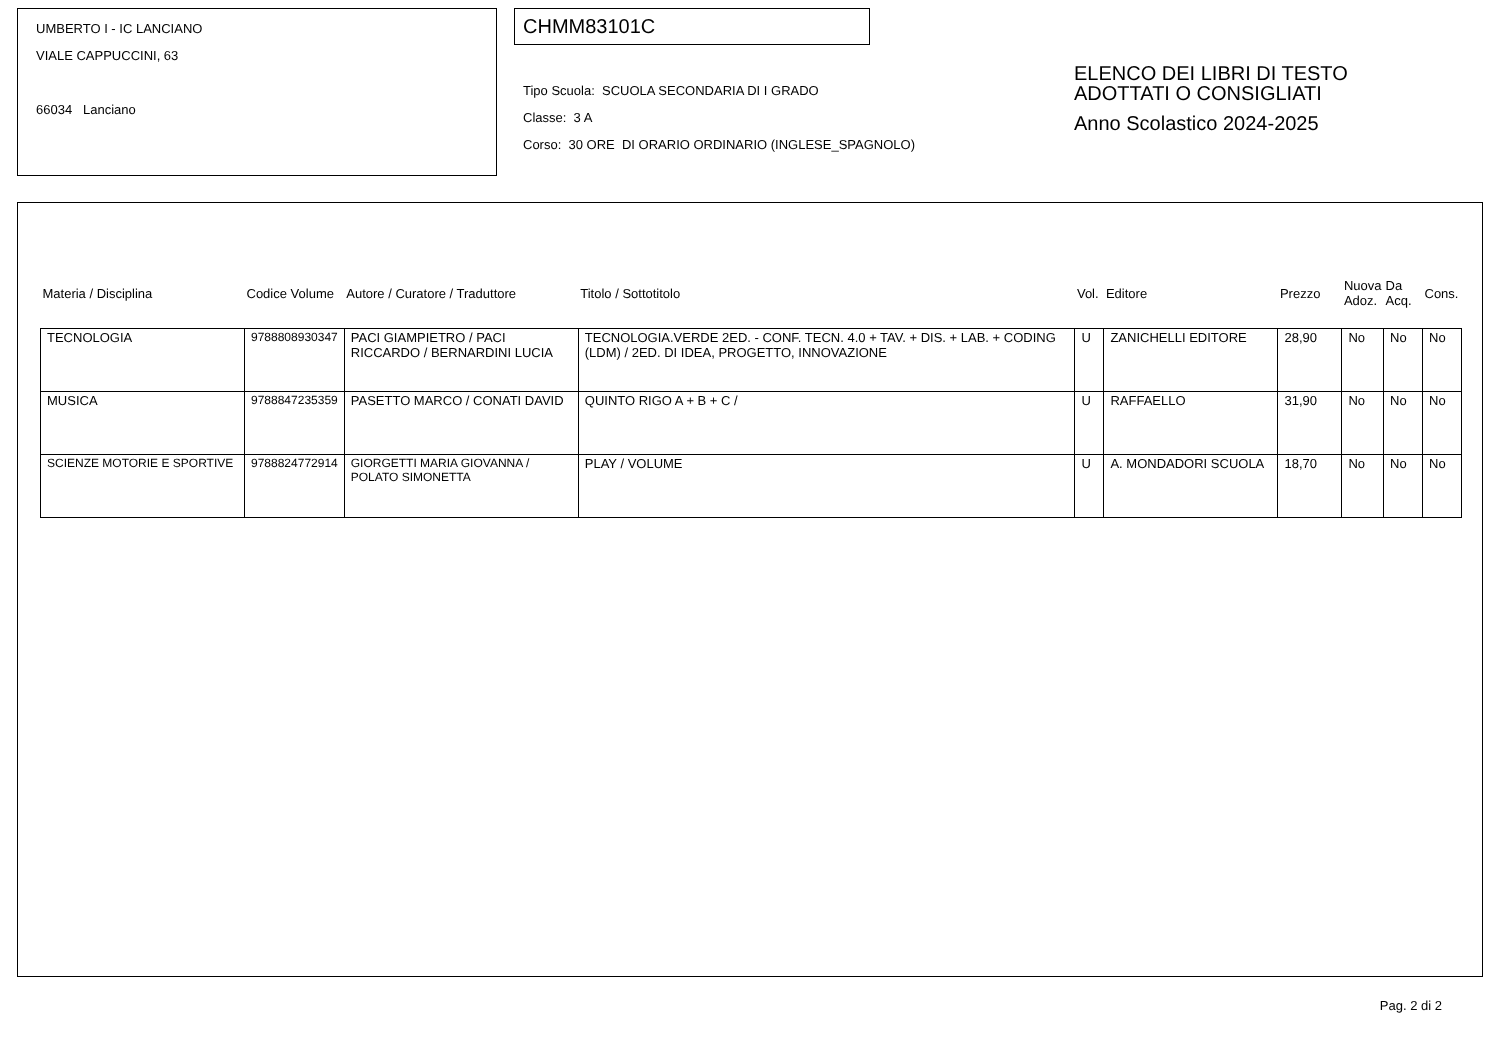UMBERTO I - IC LANCIANO
VIALE CAPPUCCINI, 63
66034 Lanciano
CHMM83101C
Tipo Scuola: SCUOLA SECONDARIA DI I GRADO
Classe: 3 A
Corso: 30 ORE DI ORARIO ORDINARIO (INGLESE_SPAGNOLO)
ELENCO DEI LIBRI DI TESTO
ADOTTATI O CONSIGLIATI
Anno Scolastico 2024-2025
| Materia / Disciplina | Codice Volume | Autore / Curatore / Traduttore | Titolo / Sottotitolo | Vol. | Editore | Prezzo | Nuova Adoz. | Da Acq. | Cons. |
| --- | --- | --- | --- | --- | --- | --- | --- | --- | --- |
| TECNOLOGIA | 9788808930347 | PACI GIAMPIETRO / PACI RICCARDO / BERNARDINI LUCIA | TECNOLOGIA.VERDE 2ED. - CONF. TECN. 4.0 + TAV. + DIS. + LAB. + CODING (LDM) / 2ED. DI IDEA, PROGETTO, INNOVAZIONE | U | ZANICHELLI EDITORE | 28,90 | No | No | No |
| MUSICA | 9788847235359 | PASETTO MARCO / CONATI DAVID | QUINTO RIGO A + B + C / | U | RAFFAELLO | 31,90 | No | No | No |
| SCIENZE MOTORIE E SPORTIVE | 9788824772914 | GIORGETTI MARIA GIOVANNA / POLATO SIMONETTA | PLAY / VOLUME | U | A. MONDADORI SCUOLA | 18,70 | No | No | No |
Pag. 2 di 2